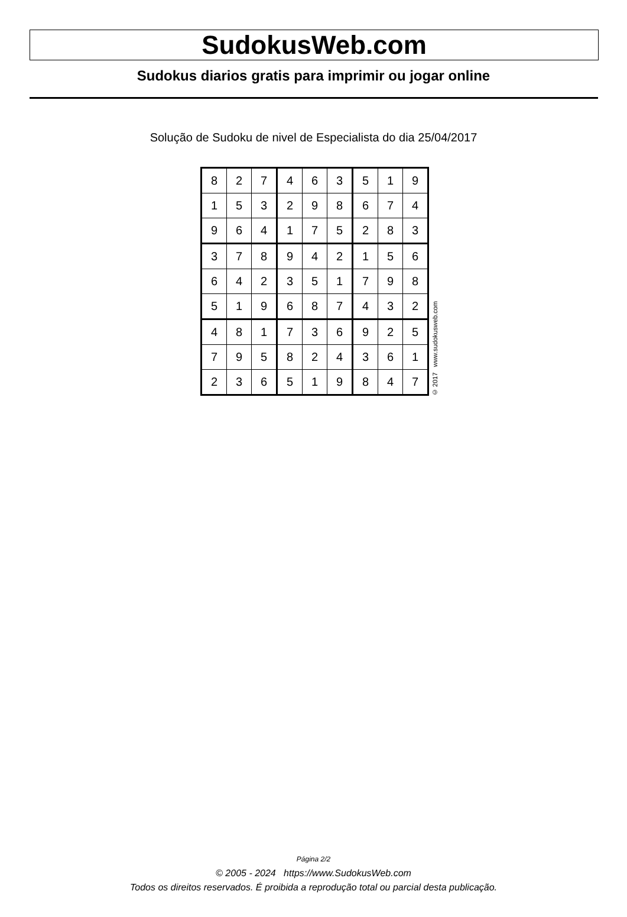SudokusWeb.com
Sudokus diarios gratis para imprimir ou jogar online
Solução de Sudoku de nivel de Especialista do dia 25/04/2017
| 8 | 2 | 7 | 4 | 6 | 3 | 5 | 1 | 9 |
| 1 | 5 | 3 | 2 | 9 | 8 | 6 | 7 | 4 |
| 9 | 6 | 4 | 1 | 7 | 5 | 2 | 8 | 3 |
| 3 | 7 | 8 | 9 | 4 | 2 | 1 | 5 | 6 |
| 6 | 4 | 2 | 3 | 5 | 1 | 7 | 9 | 8 |
| 5 | 1 | 9 | 6 | 8 | 7 | 4 | 3 | 2 |
| 4 | 8 | 1 | 7 | 3 | 6 | 9 | 2 | 5 |
| 7 | 9 | 5 | 8 | 2 | 4 | 3 | 6 | 1 |
| 2 | 3 | 6 | 5 | 1 | 9 | 8 | 4 | 7 |
© 2017 www.sudokusweb.com
Página 2/2
© 2005 - 2024 https://www.SudokusWeb.com
Todos os direitos reservados. É proibida a reprodução total ou parcial desta publicação.